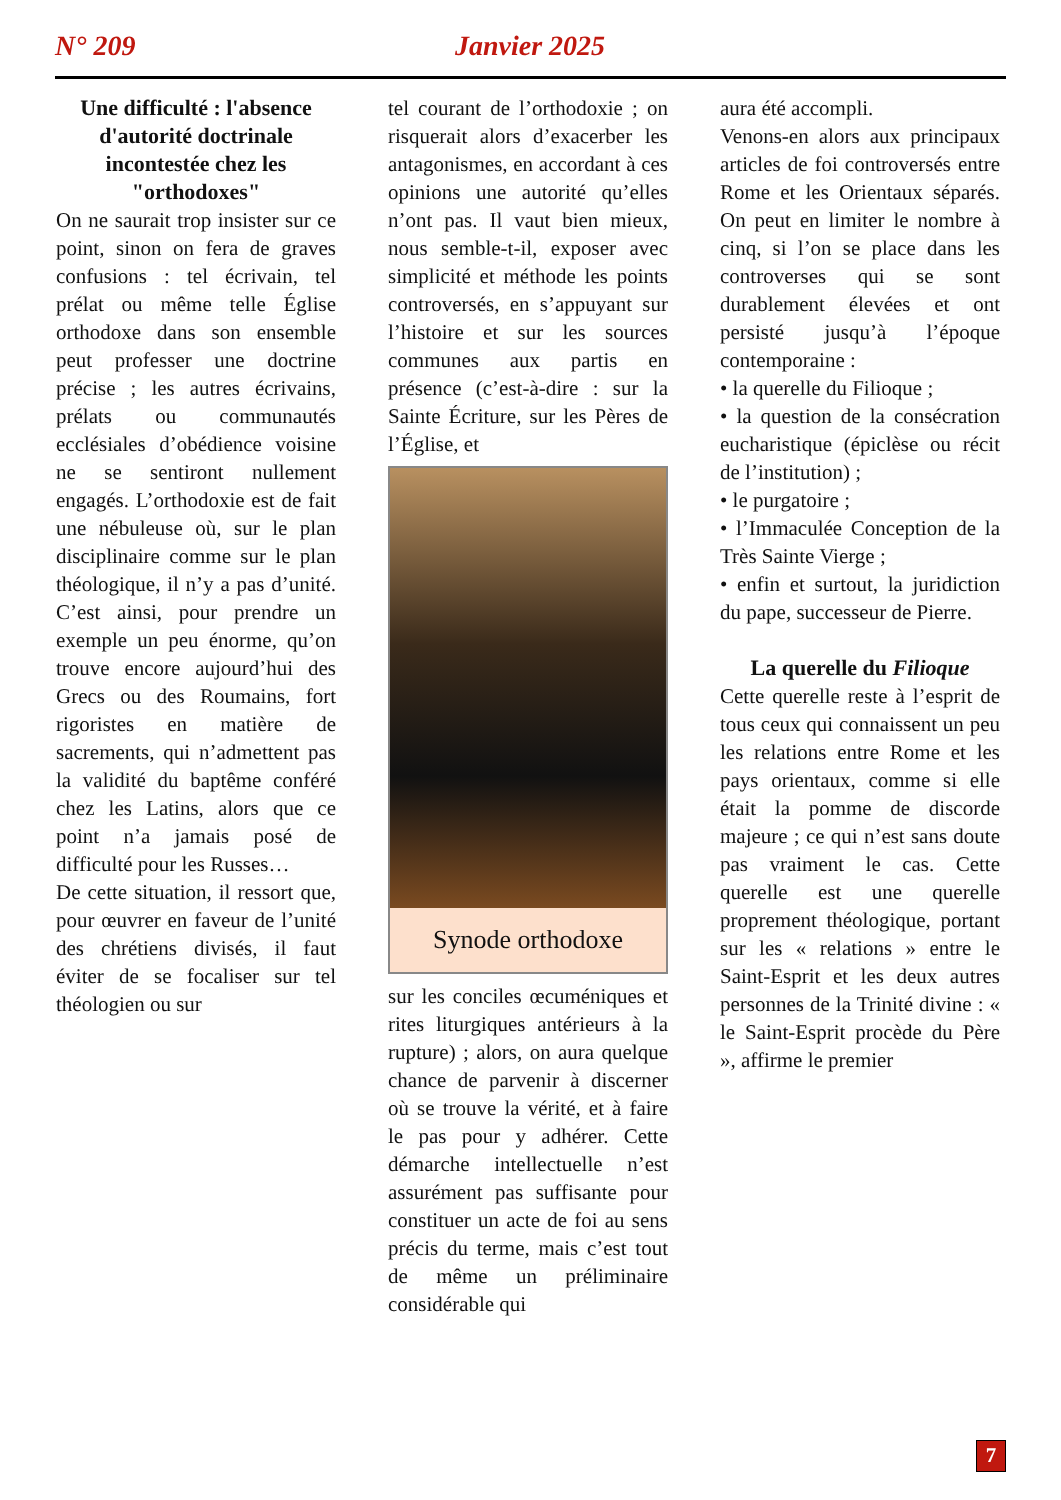N° 209 Janvier 2025
Une difficulté : l'absence d'autorité doctrinale incontestée chez les "orthodoxes"
On ne saurait trop insister sur ce point, sinon on fera de graves confusions : tel écrivain, tel prélat ou même telle Église orthodoxe dans son ensemble peut professer une doctrine précise ; les autres écrivains, prélats ou communautés ecclésiales d’obédience voisine ne se sentiront nullement engagés. L’orthodoxie est de fait une nébuleuse où, sur le plan disciplinaire comme sur le plan théologique, il n’y a pas d’unité. C’est ainsi, pour prendre un exemple un peu énorme, qu’on trouve encore aujourd’hui des Grecs ou des Roumains, fort rigoristes en matière de sacrements, qui n’admettent pas la validité du baptême conféré chez les Latins, alors que ce point n’a jamais posé de difficulté pour les Russes…
De cette situation, il ressort que, pour œuvrer en faveur de l’unité des chrétiens divisés, il faut éviter de se focaliser sur tel théologien ou sur
tel courant de l’orthodoxie ; on risquerait alors d’exacerber les antagonismes, en accordant à ces opinions une autorité qu’elles n’ont pas. Il vaut bien mieux, nous semble-t-il, exposer avec simplicité et méthode les points controversés, en s’appuyant sur l’histoire et sur les sources communes aux partis en présence (c’est-à-dire : sur la Sainte Écriture, sur les Pères de l’Église, et
Synode orthodoxe
sur les conciles œcuméniques et rites liturgiques antérieurs à la rupture) ; alors, on aura quelque chance de parvenir à discerner où se trouve la vérité, et à faire le pas pour y adhérer. Cette démarche intellectuelle n’est assurément pas suffisante pour constituer un acte de foi au sens précis du terme, mais c’est tout de même un préliminaire considérable qui
aura été accompli.
Venons-en alors aux principaux articles de foi controversés entre Rome et les Orientaux séparés. On peut en limiter le nombre à cinq, si l’on se place dans les controverses qui se sont durablement élevées et ont persisté jusqu’à l’époque contemporaine :
• la querelle du Filioque ;
• la question de la consécration eucharistique (épiclèse ou récit de l’institution) ;
• le purgatoire ;
• l’Immaculée Conception de la Très Sainte Vierge ;
• enfin et surtout, la juridiction du pape, successeur de Pierre.
La querelle du Filioque
Cette querelle reste à l’esprit de tous ceux qui connaissent un peu les relations entre Rome et les pays orientaux, comme si elle était la pomme de discorde majeure ; ce qui n’est sans doute pas vraiment le cas. Cette querelle est une querelle proprement théologique, portant sur les « relations » entre le Saint-Esprit et les deux autres personnes de la Trinité divine : « le Saint-Esprit procède du Père », affirme le premier
7